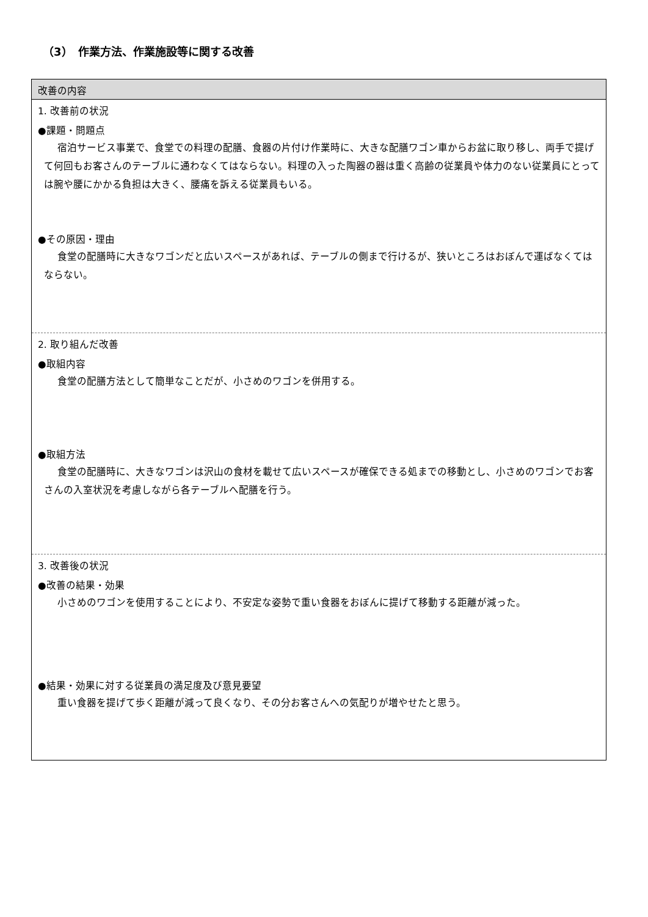（3）　作業方法、作業施設等に関する改善
改善の内容
1. 改善前の状況
●課題・問題点
宿泊サービス事業で、食堂での料理の配膳、食器の片付け作業時に、大きな配膳ワゴン車からお盆に取り移し、両手で提げて何回もお客さんのテーブルに通わなくてはならない。料理の入った陶器の器は重く高齢の従業員や体力のない従業員にとっては腕や腰にかかる負担は大きく、腰痛を訴える従業員もいる。
●その原因・理由
食堂の配膳時に大きなワゴンだと広いスペースがあれば、テーブルの側まで行けるが、狭いところはおぼんで運ばなくてはならない。
2. 取り組んだ改善
●取組内容
食堂の配膳方法として簡単なことだが、小さめのワゴンを併用する。
●取組方法
食堂の配膳時に、大きなワゴンは沢山の食材を載せて広いスペースが確保できる処までの移動とし、小さめのワゴンでお客さんの入室状況を考慮しながら各テーブルへ配膳を行う。
3. 改善後の状況
●改善の結果・効果
小さめのワゴンを使用することにより、不安定な姿勢で重い食器をおぼんに提げて移動する距離が減った。
●結果・効果に対する従業員の満足度及び意見要望
重い食器を提げて歩く距離が減って良くなり、その分お客さんへの気配りが増やせたと思う。